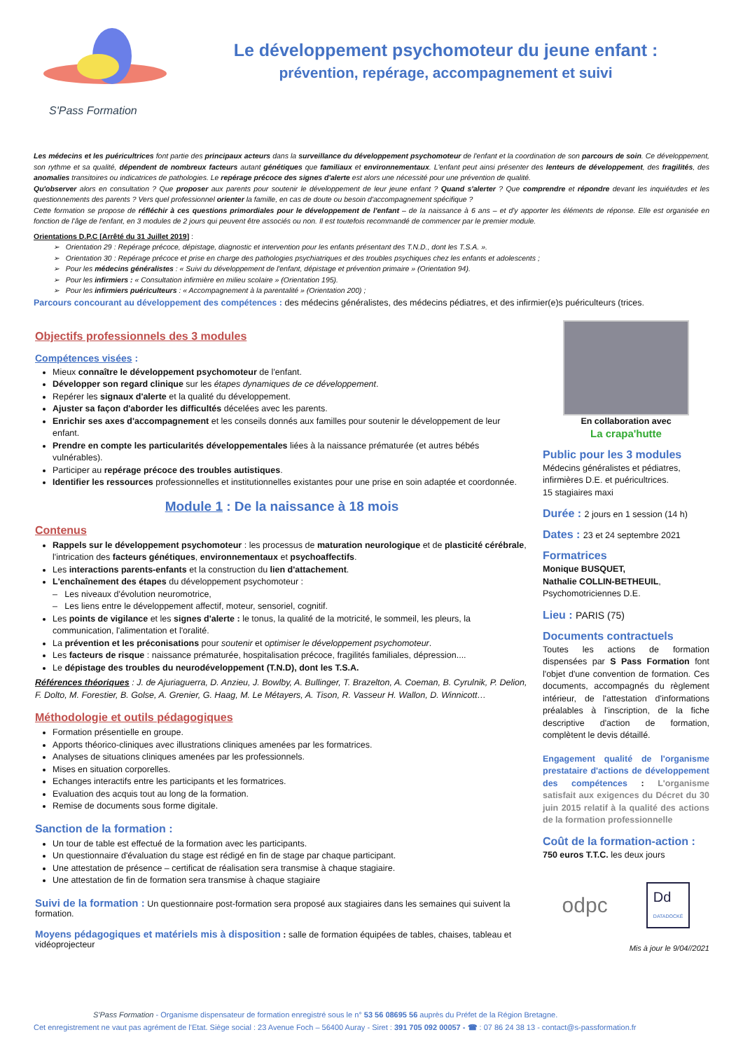S'Pass Formation
Le développement psychomoteur du jeune enfant :
prévention, repérage, accompagnement et suivi
Les médecins et les puéricultrices font partie des principaux acteurs dans la surveillance du développement psychomoteur de l'enfant et la coordination de son parcours de soin. Ce développement, son rythme et sa qualité, dépendent de nombreux facteurs autant génétiques que familiaux et environnementaux. L'enfant peut ainsi présenter des lenteurs de développement, des fragilités, des anomalies transitoires ou indicatrices de pathologies. Le repérage précoce des signes d'alerte est alors une nécessité pour une prévention de qualité.
Qu'observer alors en consultation ? Que proposer aux parents pour soutenir le développement de leur jeune enfant ? Quand s'alerter ? Que comprendre et répondre devant les inquiétudes et les questionnements des parents ? Vers quel professionnel orienter la famille, en cas de doute ou besoin d'accompagnement spécifique ?
Cette formation se propose de réfléchir à ces questions primordiales pour le développement de l'enfant – de la naissance à 6 ans – et d'y apporter les éléments de réponse. Elle est organisée en fonction de l'âge de l'enfant, en 3 modules de 2 jours qui peuvent être associés ou non. Il est toutefois recommandé de commencer par le premier module.
Orientations D.P.C [Arrêté du 31 Juillet 2019] :
➢ Orientation 29 : Repérage précoce, dépistage, diagnostic et intervention pour les enfants présentant des T.N.D., dont les T.S.A. ».
➢ Orientation 30 : Repérage précoce et prise en charge des pathologies psychiatriques et des troubles psychiques chez les enfants et adolescents ;
➢ Pour les médecins généralistes : « Suivi du développement de l'enfant, dépistage et prévention primaire » (Orientation 94).
➢ Pour les infirmiers : « Consultation infirmière en milieu scolaire » (Orientation 195).
➢ Pour les infirmiers puériculteurs : « Accompagnement à la parentalité » (Orientation 200) ;
Parcours concourant au développement des compétences : des médecins généralistes, des médecins pédiatres, et des infirmier(e)s puériculteurs (trices.
Objectifs professionnels des 3 modules
Compétences visées :
Mieux connaître le développement psychomoteur de l'enfant.
Développer son regard clinique sur les étapes dynamiques de ce développement.
Repérer les signaux d'alerte et la qualité du développement.
Ajuster sa façon d'aborder les difficultés décelées avec les parents.
Enrichir ses axes d'accompagnement et les conseils donnés aux familles pour soutenir le développement de leur enfant.
Prendre en compte les particularités développementales liées à la naissance prématurée (et autres bébés vulnérables).
Participer au repérage précoce des troubles autistiques.
Identifier les ressources professionnelles et institutionnelles existantes pour une prise en soin adaptée et coordonnée.
Module 1 : De la naissance à 18 mois
Contenus
Rappels sur le développement psychomoteur : les processus de maturation neurologique et de plasticité cérébrale, l'intrication des facteurs génétiques, environnementaux et psychoaffectifs.
Les interactions parents-enfants et la construction du lien d'attachement.
L'enchaînement des étapes du développement psychomoteur :
– Les niveaux d'évolution neuromotrice,
– Les liens entre le développement affectif, moteur, sensoriel, cognitif.
Les points de vigilance et les signes d'alerte : le tonus, la qualité de la motricité, le sommeil, les pleurs, la communication, l'alimentation et l'oralité.
La prévention et les préconisations pour soutenir et optimiser le développement psychomoteur.
Les facteurs de risque : naissance prématurée, hospitalisation précoce, fragilités familiales, dépression....
Le dépistage des troubles du neurodéveloppement (T.N.D), dont les T.S.A.
Références théoriques : J. de Ajuriaguerra, D. Anzieu, J. Bowlby, A. Bullinger, T. Brazelton, A. Coeman, B. Cyrulnik, P. Delion, F. Dolto, M. Forestier, B. Golse, A. Grenier, G. Haag, M. Le Métayers, A. Tison, R. Vasseur H. Wallon, D. Winnicott…
Méthodologie et outils pédagogiques
Formation présentielle en groupe.
Apports théorico-cliniques avec illustrations cliniques amenées par les formatrices.
Analyses de situations cliniques amenées par les professionnels.
Mises en situation corporelles.
Echanges interactifs entre les participants et les formatrices.
Evaluation des acquis tout au long de la formation.
Remise de documents sous forme digitale.
Sanction de la formation :
Un tour de table est effectué de la formation avec les participants.
Un questionnaire d'évaluation du stage est rédigé en fin de stage par chaque participant.
Une attestation de présence – certificat de réalisation sera transmise à chaque stagiaire.
Une attestation de fin de formation sera transmise à chaque stagiaire
Suivi de la formation : Un questionnaire post-formation sera proposé aux stagiaires dans les semaines qui suivent la formation.
Moyens pédagogiques et matériels mis à disposition : salle de formation équipées de tables, chaises, tableau et vidéoprojecteur
En collaboration avec
La crapa'hutte
Public pour les 3 modules
Médecins généralistes et pédiatres, infirmières D.E. et puéricultrices.
15 stagiaires maxi
Durée : 2 jours en 1 session (14 h)
Dates : 23 et 24 septembre 2021
Formatrices
Monique BUSQUET,
Nathalie COLLIN-BETHEUIL,
Psychomotriciennes D.E.
Lieu : PARIS (75)
Documents contractuels
Toutes les actions de formation dispensées par S Pass Formation font l'objet d'une convention de formation. Ces documents, accompagnés du règlement intérieur, de l'attestation d'informations préalables à l'inscription, de la fiche descriptive d'action de formation, complètent le devis détaillé.
Engagement qualité de l'organisme prestataire d'actions de développement des compétences : L'organisme satisfait aux exigences du Décret du 30 juin 2015 relatif à la qualité des actions de la formation professionnelle
Coût de la formation-action :
750 euros T.T.C. les deux jours
odpc Dd
DATADOCKÉ
Mis à jour le 9/04//2021
S'Pass Formation - Organisme dispensateur de formation enregistré sous le n° 53 56 08695 56 auprès du Préfet de la Région Bretagne.
Cet enregistrement ne vaut pas agrément de l'Etat. Siège social : 23 Avenue Foch – 56400 Auray - Siret : 391 705 092 00057 - ☎ : 07 86 24 38 13 - contact@s-passformation.fr